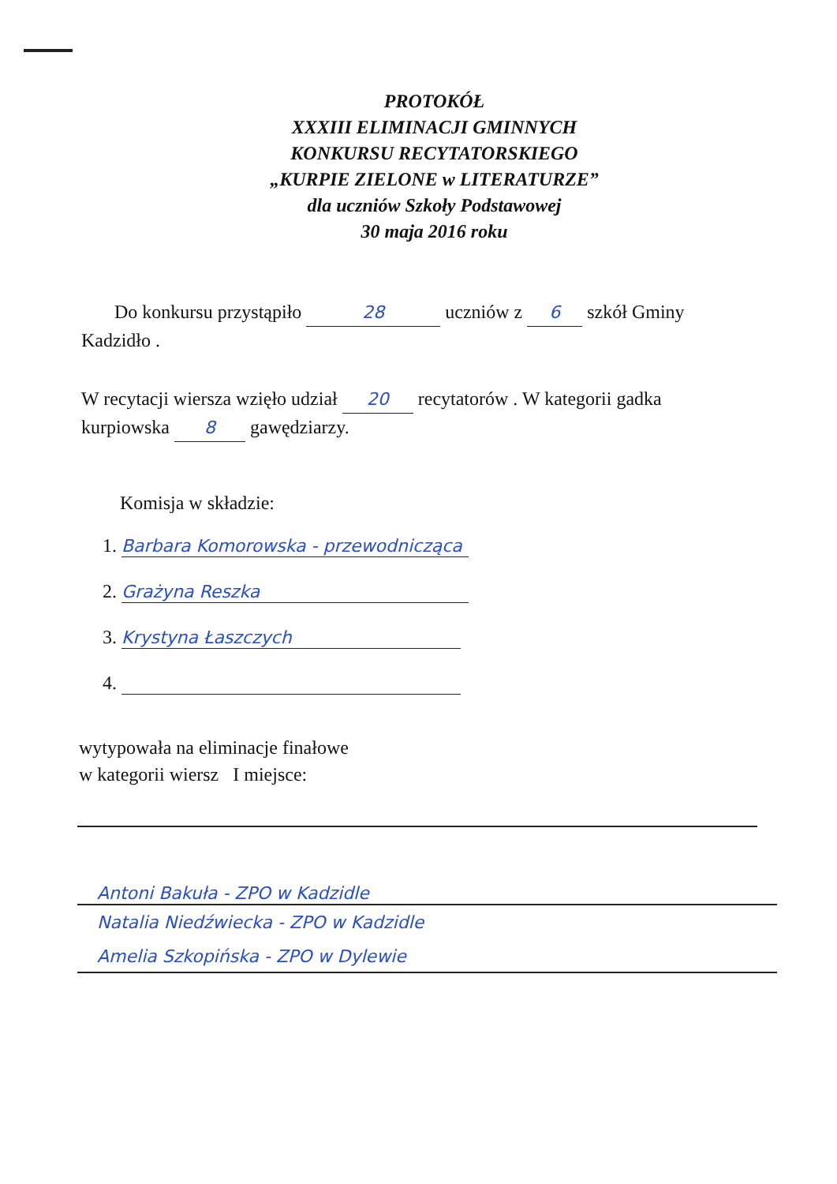PROTOKÓŁ
XXXIII ELIMINACJI GMINNYCH
KONKURSU RECYTATORSKIEGO
„KURPIE ZIELONE w LITERATURZE”
dla uczniów Szkoły Podstawowej
30 maja 2016 roku
Do konkursu przystąpiło 28 uczniów z 6 szkół Gminy Kadzidło .
W recytacji wiersza wzięło udział 20 recytatorów . W kategorii gadka kurpiowska 8 gawędziarzy.
Komisja w składzie:
1. Barbara Komorowska - przewodnicząca
2. Grażyna Reszka
3. Krystyna Łaszczych
4.
wytypowała na eliminacje finałowe
w kategorii wiersz I miejsce:
Antoni Bakuła - ZPO w Kadzidle
Natalia Niedźwiecka - ZPO w Kadzidle
Amelia Szkopińska - ZPO w Dylewie